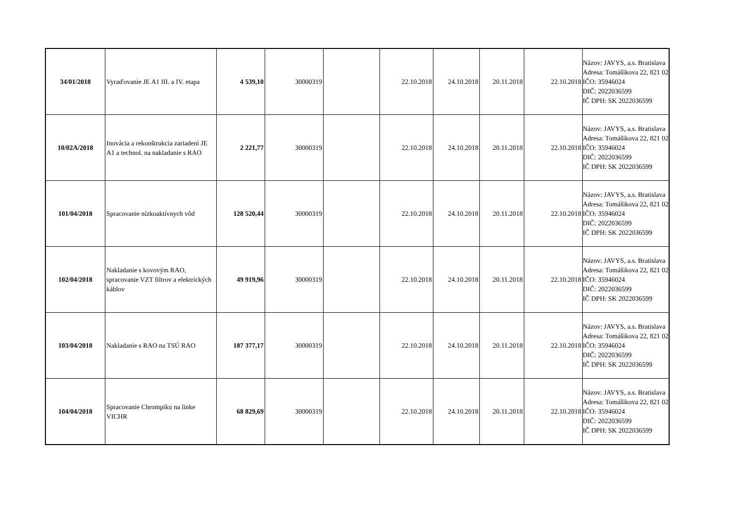| 34/01/2018 | Vyraďovanie JE A1 III. a IV. etapa | 4 539,10 | 30000319 | | 22.10.2018 | 24.10.2018 | 20.11.2018 | 22.10.2018 | Názov: JAVYS, a.s. Bratislava Adresa: Tomášikova 22, 821 02 IČO: 35946024 DIČ: 2022036599 IČ DPH: SK 2022036599 |
| 10/02A/2018 | Inovácia a rekonštrukcia zariadení JE A1 a technol. na nakladanie s RAO | 2 221,77 | 30000319 | | 22.10.2018 | 24.10.2018 | 20.11.2018 | 22.10.2018 | Názov: JAVYS, a.s. Bratislava Adresa: Tomášikova 22, 821 02 IČO: 35946024 DIČ: 2022036599 IČ DPH: SK 2022036599 |
| 101/04/2018 | Spracovanie nízkoaktívnych vôd | 128 520,44 | 30000319 | | 22.10.2018 | 24.10.2018 | 20.11.2018 | 22.10.2018 | Názov: JAVYS, a.s. Bratislava Adresa: Tomášikova 22, 821 02 IČO: 35946024 DIČ: 2022036599 IČ DPH: SK 2022036599 |
| 102/04/2018 | Nakladanie s kovovým RAO, spracovanie VZT filtrov a elektrických káblov | 49 919,96 | 30000319 | | 22.10.2018 | 24.10.2018 | 20.11.2018 | 22.10.2018 | Názov: JAVYS, a.s. Bratislava Adresa: Tomášikova 22, 821 02 IČO: 35946024 DIČ: 2022036599 IČ DPH: SK 2022036599 |
| 103/04/2018 | Nakladanie s RAO na TSÚ RAO | 187 377,17 | 30000319 | | 22.10.2018 | 24.10.2018 | 20.11.2018 | 22.10.2018 | Názov: JAVYS, a.s. Bratislava Adresa: Tomášikova 22, 821 02 IČO: 35946024 DIČ: 2022036599 IČ DPH: SK 2022036599 |
| 104/04/2018 | Spracovanie Chrompiku na linke VICHR | 68 829,69 | 30000319 | | 22.10.2018 | 24.10.2018 | 20.11.2018 | 22.10.2018 | Názov: JAVYS, a.s. Bratislava Adresa: Tomášikova 22, 821 02 IČO: 35946024 DIČ: 2022036599 IČ DPH: SK 2022036599 |